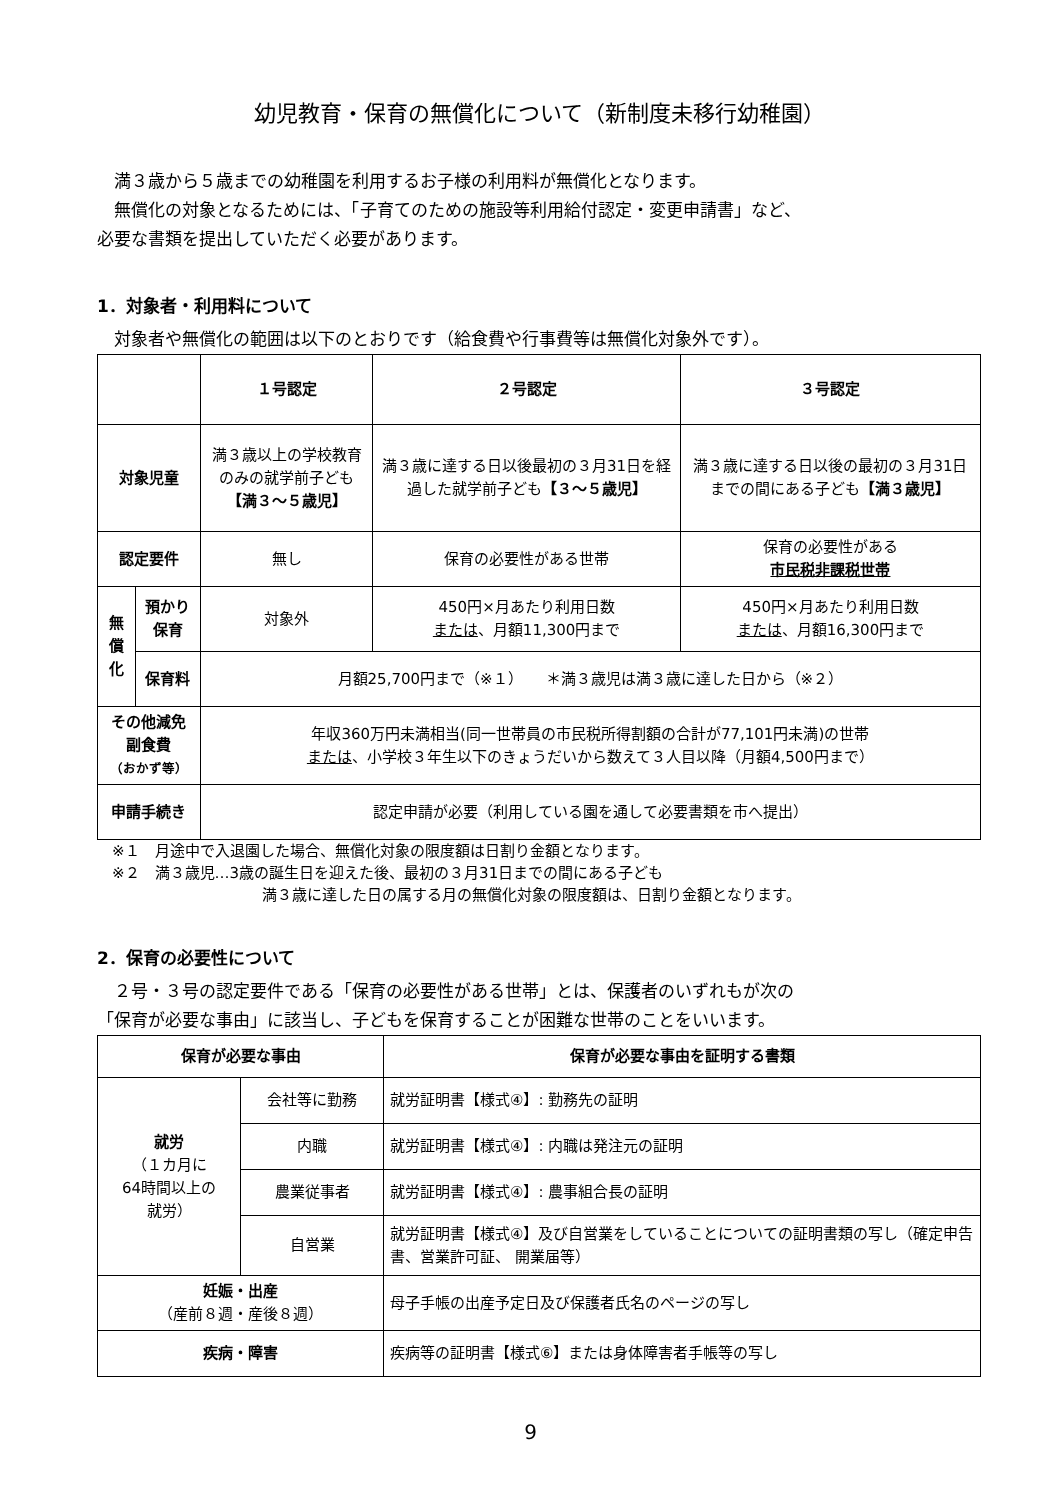幼児教育・保育の無償化について（新制度未移行幼稚園）
　満３歳から５歳までの幼稚園を利用するお子様の利用料が無償化となります。
　無償化の対象となるためには、「子育てのための施設等利用給付認定・変更申請書」など、
必要な書類を提出していただく必要があります。
1．対象者・利用料について
　対象者や無償化の範囲は以下のとおりです（給食費や行事費等は無償化対象外です）。
| | | １号認定 | ２号認定 | ３号認定 |
| --- | --- | --- | --- | --- |
| 対象児童 | | 満３歳以上の学校教育のみの就学前子ども 【満３～５歳児】 | 満３歳に達する日以後最初の３月31日を経過した就学前子ども 【３～５歳児】 | 満３歳に達する日以後の最初の３月31日までの間にある子ども 【満３歳児】 |
| 認定要件 | | 無し | 保育の必要性がある世帯 | 保育の必要性がある 市民税非課税世帯 |
| 無 償 化 | 預かり 保育 | 対象外 | 450円×月あたり利用日数 または 、月額11,300円まで | 450円×月あたり利用日数 または 、月額16,300円まで |
| | 保育料 | 月額25,700円まで（※１） ＊満３歳児は満３歳に達した日から（※２） | | |
| その他減免 副食費 （おかず等） | | 年収360万円未満相当(同一世帯員の市民税所得割額の合計が77,101円未満)の世帯 または 、小学校３年生以下のきょうだいから数えて３人目以降（月額4,500円まで） | | |
| 申請手続き | | 認定申請が必要（利用している園を通して必要書類を市へ提出） | | |
※１　月途中で入退園した場合、無償化対象の限度額は日割り金額となります。
※２　満３歳児…3歳の誕生日を迎えた後、最初の３月31日までの間にある子ども
満３歳に達した日の属する月の無償化対象の限度額は、日割り金額となります。
2．保育の必要性について
　２号・３号の認定要件である「保育の必要性がある世帯」とは、保護者のいずれもが次の
「保育が必要な事由」に該当し、子どもを保育することが困難な世帯のことをいいます。
| 保育が必要な事由 | | 保育が必要な事由を証明する書類 |
| --- | --- | --- |
| 就労 （１カ月に 64時間以上の 就労） | 会社等に勤務 | 就労証明書【様式④】: 勤務先の証明 |
| | 内職 | 就労証明書【様式④】: 内職は発注元の証明 |
| | 農業従事者 | 就労証明書【様式④】: 農事組合長の証明 |
| | 自営業 | 就労証明書【様式④】及び自営業をしていることについての証明書類の写し（確定申告書、営業許可証、 開業届等） |
| 妊娠・出産 （産前８週・産後８週） | | 母子手帳の出産予定日及び保護者氏名のページの写し |
| 疾病・障害 | | 疾病等の証明書【様式⑥】または身体障害者手帳等の写し |
9